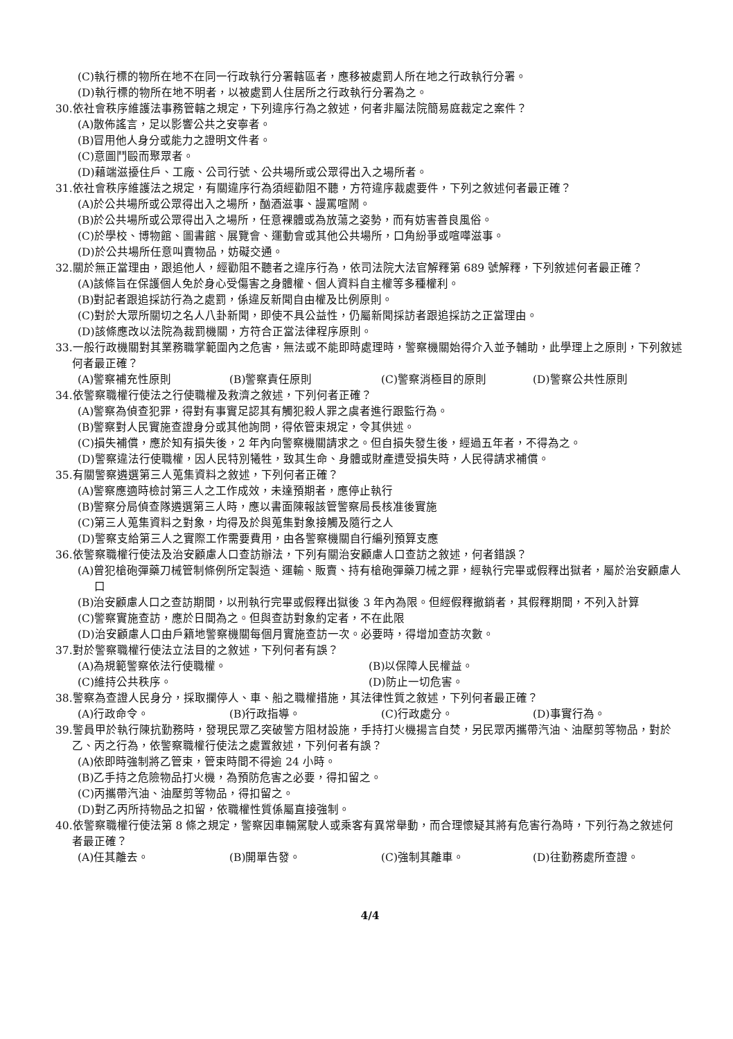(C)執行標的物所在地不在同一行政執行分署轄區者，應移被處罰人所在地之行政執行分署。
(D)執行標的物所在地不明者，以被處罰人住居所之行政執行分署為之。
30.依社會秩序維護法事務管轄之規定，下列違序行為之敘述，何者非屬法院簡易庭裁定之案件？
(A)散佈謠言，足以影響公共之安寧者。
(B)冒用他人身分或能力之證明文件者。
(C)意圖鬥毆而聚眾者。
(D)藉端滋擾住戶、工廠、公司行號、公共場所或公眾得出入之場所者。
31.依社會秩序維護法之規定，有關違序行為須經勸阻不聽，方符違序裁處要件，下列之敘述何者最正確？
(A)於公共場所或公眾得出入之場所，酗酒滋事、謾罵喧鬧。
(B)於公共場所或公眾得出入之場所，任意裸體或為放蕩之姿勢，而有妨害善良風俗。
(C)於學校、博物館、圖書館、展覽會、運動會或其他公共場所，口角紛爭或喧嘩滋事。
(D)於公共場所任意叫賣物品，妨礙交通。
32.關於無正當理由，跟追他人，經勸阻不聽者之違序行為，依司法院大法官解釋第 689 號解釋，下列敘述何者最正確？
(A)該條旨在保護個人免於身心受傷害之身體權、個人資料自主權等多種權利。
(B)對記者跟追採訪行為之處罰，係違反新聞自由權及比例原則。
(C)對於大眾所關切之名人八卦新聞，即使不具公益性，仍屬新聞採訪者跟追採訪之正當理由。
(D)該條應改以法院為裁罰機關，方符合正當法律程序原則。
33.一般行政機關對其業務職掌範圍內之危害，無法或不能即時處理時，警察機關始得介入並予輔助，此學理上之原則，下列敘述何者最正確？
(A)警察補充性原則 (B)警察責任原則 (C)警察消極目的原則 (D)警察公共性原則
34.依警察職權行使法之行使職權及救濟之敘述，下列何者正確？
(A)警察為偵查犯罪，得對有事實足認其有觸犯殺人罪之虞者進行跟監行為。
(B)警察對人民實施查證身分或其他詢問，得依管束規定，令其供述。
(C)損失補償，應於知有損失後，2 年內向警察機關請求之。但自損失發生後，經過五年者，不得為之。
(D)警察違法行使職權，因人民特別犧牲，致其生命、身體或財產遭受損失時，人民得請求補償。
35.有關警察遴選第三人蒐集資料之敘述，下列何者正確？
(A)警察應適時檢討第三人之工作成效，未達預期者，應停止執行
(B)警察分局偵查隊遴選第三人時，應以書面陳報該管警察局長核准後實施
(C)第三人蒐集資料之對象，均得及於與蒐集對象接觸及隨行之人
(D)警察支給第三人之實際工作需要費用，由各警察機關自行編列預算支應
36.依警察職權行使法及治安顧慮人口查訪辦法，下列有關治安顧慮人口查訪之敘述，何者錯誤？
(A)曾犯槍砲彈藥刀械管制條例所定製造、運輸、販賣、持有槍砲彈藥刀械之罪，經執行完畢或假釋出獄者，屬於治安顧慮人口
(B)治安顧慮人口之查訪期間，以刑執行完畢或假釋出獄後 3 年內為限。但經假釋撤銷者，其假釋期間，不列入計算
(C)警察實施查訪，應於日間為之。但與查訪對象約定者，不在此限
(D)治安顧慮人口由戶籍地警察機關每個月實施查訪一次。必要時，得增加查訪次數。
37.對於警察職權行使法立法目的之敘述，下列何者有誤？
(A)為規範警察依法行使職權。 (B)以保障人民權益。 (C)維持公共秩序。 (D)防止一切危害。
38.警察為查證人民身分，採取攔停人、車、船之職權措施，其法律性質之敘述，下列何者最正確？
(A)行政命令。 (B)行政指導。 (C)行政處分。 (D)事實行為。
39.警員甲於執行陳抗勤務時，發現民眾乙突破警方阻材設施，手持打火機揚言自焚，另民眾丙攜帶汽油、油壓剪等物品，對於乙、丙之行為，依警察職權行使法之處置敘述，下列何者有誤？
(A)依即時強制將乙管束，管束時間不得逾 24 小時。
(B)乙手持之危險物品打火機，為預防危害之必要，得扣留之。
(C)丙攜帶汽油、油壓剪等物品，得扣留之。
(D)對乙丙所持物品之扣留，依職權性質係屬直接強制。
40.依警察職權行使法第 8 條之規定，警察因車輛駕駛人或乘客有異常舉動，而合理懷疑其將有危害行為時，下列行為之敘述何者最正確？
(A)任其離去。 (B)開單告發。 (C)強制其離車。 (D)往勤務處所查證。
4/4